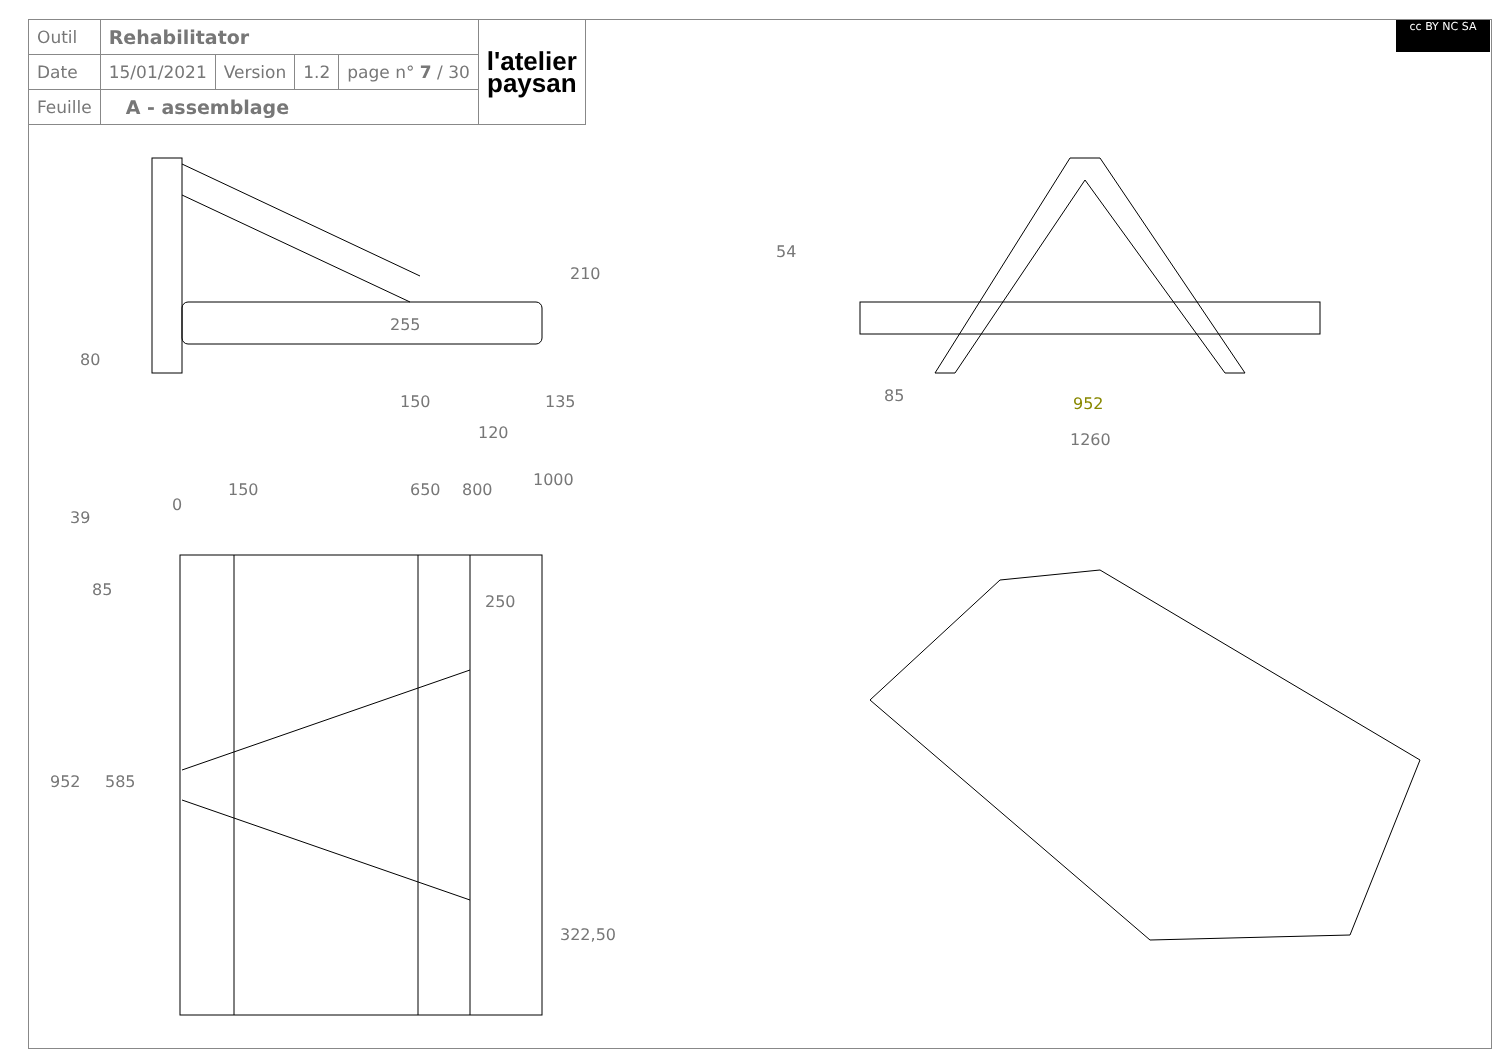| Outil | Rehabilitator | | | | l'atelier paysan |
| Date | 15/01/2021 | Version | 1.2 | page n° 7 / 30 | |
| Feuille | A - assemblage | | | | |
cc BY NC SA
210
80
255
150 135
120
54
85 952
1260
39
0
150 650 800
1000
85
250
952 585
322,50